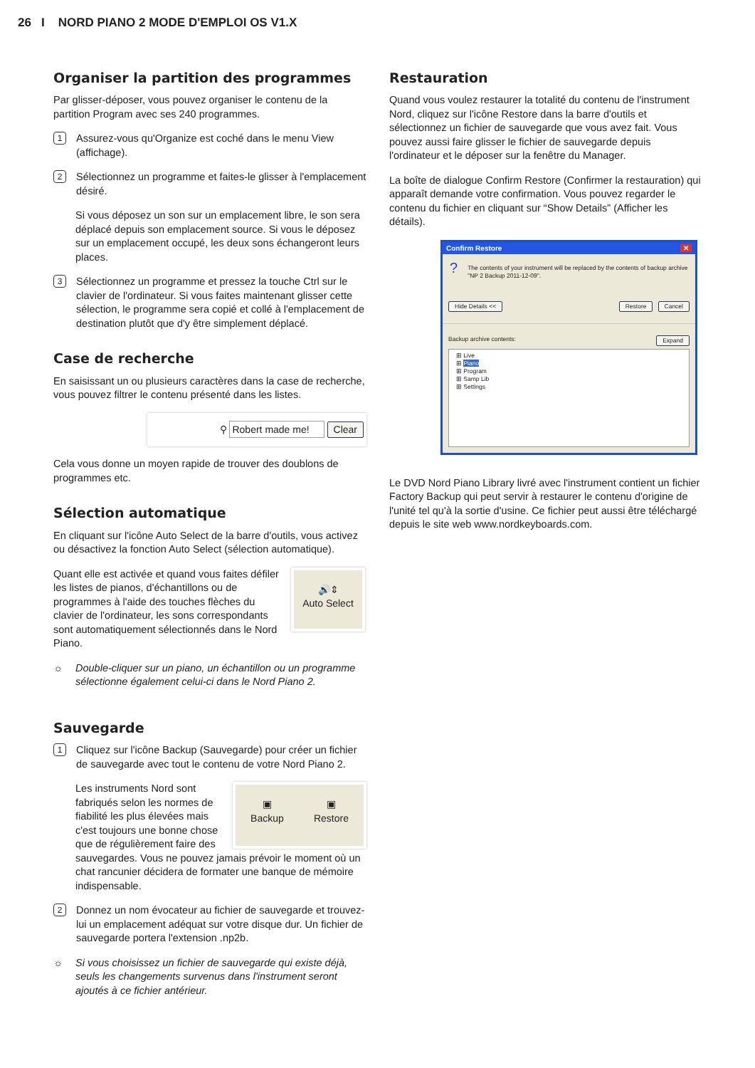26 I NORD PIANO 2 MODE D'EMPLOI OS V1.X
Organiser la partition des programmes
Par glisser-déposer, vous pouvez organiser le contenu de la partition Program avec ses 240 programmes.
1
Assurez-vous qu'Organize est coché dans le menu View (affichage).
2
Sélectionnez un programme et faites-le glisser à l'emplacement désiré.
Si vous déposez un son sur un emplacement libre, le son sera déplacé depuis son emplacement source. Si vous le déposez sur un emplacement occupé, les deux sons échangeront leurs places.
3
Sélectionnez un programme et pressez la touche Ctrl sur le clavier de l'ordinateur. Si vous faites maintenant glisser cette sélection, le programme sera copié et collé à l'emplacement de destination plutôt que d'y être simplement déplacé.
Case de recherche
En saisissant un ou plusieurs caractères dans la case de recherche, vous pouvez filtrer le contenu présenté dans les listes.
⚲ Robert made me! Clear
Cela vous donne un moyen rapide de trouver des doublons de programmes etc.
Sélection automatique
En cliquant sur l'icône Auto Select de la barre d'outils, vous activez ou désactivez la fonction Auto Select (sélection automatique).
Quant elle est activée et quand vous faites défiler les listes de pianos, d'échantillons ou de programmes à l'aide des touches flèches du clavier de l'ordinateur, les sons correspondants sont automatiquement sélectionnés dans le Nord Piano.
🔊⇕
Auto Select
☼ Double-cliquer sur un piano, un échantillon ou un programme sélectionne également celui-ci dans le Nord Piano 2.
Sauvegarde
1
Cliquez sur l'icône Backup (Sauvegarde) pour créer un fichier de sauvegarde avec tout le contenu de votre Nord Piano 2.
▣
Backup ▣
Restore
Les instruments Nord sont fabriqués selon les normes de fiabilité les plus élevées mais c'est toujours une bonne chose que de régulièrement faire des sauvegardes. Vous ne pouvez jamais prévoir le moment où un chat rancunier décidera de formater une banque de mémoire indispensable.
2
Donnez un nom évocateur au fichier de sauvegarde et trouvez-lui un emplacement adéquat sur votre disque dur. Un fichier de sauvegarde portera l'extension .np2b.
☼ Si vous choisissez un fichier de sauvegarde qui existe déjà, seuls les changements survenus dans l'instrument seront ajoutés à ce fichier antérieur.
Restauration
Quand vous voulez restaurer la totalité du contenu de l'instrument Nord, cliquez sur l'icône Restore dans la barre d'outils et sélectionnez un fichier de sauvegarde que vous avez fait. Vous pouvez aussi faire glisser le fichier de sauvegarde depuis l'ordinateur et le déposer sur la fenêtre du Manager.
La boîte de dialogue Confirm Restore (Confirmer la restauration) qui apparaît demande votre confirmation. Vous pouvez regarder le contenu du fichier en cliquant sur “Show Details” (Afficher les détails).
Confirm Restore ✕
? The contents of your instrument will be replaced by the contents of backup archive "NP 2 Backup 2011-12-09".
Hide Details << Restore Cancel
Backup archive contents: Expand
⊞ Live
⊞ Piano
⊞ Program
⊞ Samp Lib
⊞ Settings
Le DVD Nord Piano Library livré avec l'instrument contient un fichier Factory Backup qui peut servir à restaurer le contenu d'origine de l'unité tel qu'à la sortie d'usine. Ce fichier peut aussi être téléchargé depuis le site web www.nordkeyboards.com.